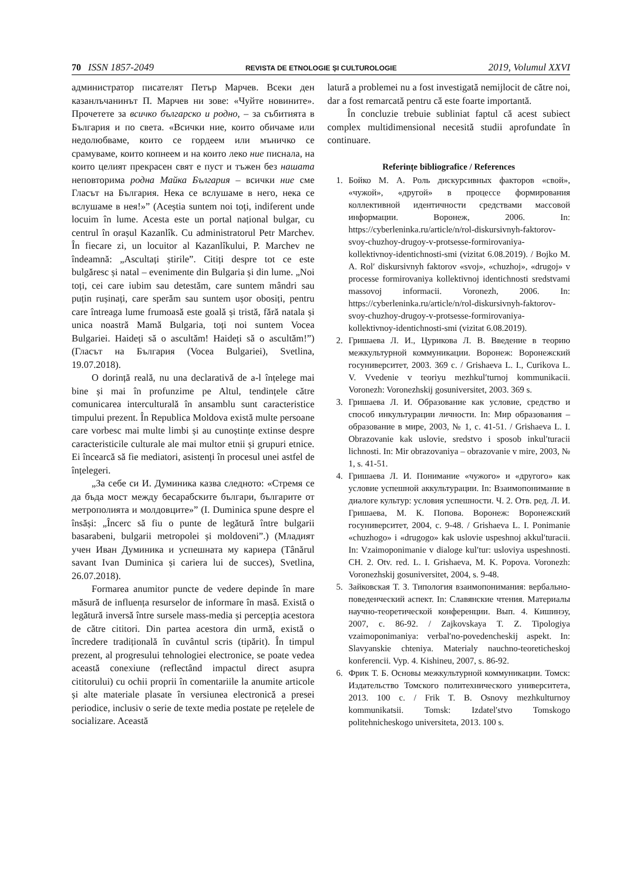70 ISSN 1857-2049 REVISTA DE ETNOLOGIE ȘI CULTUROLOGIE 2019, Volumul XXVI
администратор писателят Петър Марчев. Всеки ден казанлъчанинът П. Марчев ни зове: «Чуйте новините». Прочетете за всичко българско и родно, – за събитията в България и по света. «Всички ние, които обичаме или недолюбваме, които се гордеем или мъничко се срамуваме, които копнеем и на които леко ние писнала, на които целият прекрасен свят е пуст и тъжен без нашата неповторима родна Майка България – всички ние сме Гласът на България. Нека се вслушаме в него, нека се вслушаме в нея!»” (Aceștia suntem noi toți, indiferent unde locuim în lume. Acesta este un portal național bulgar, cu centrul în orașul Kazanlîk. Cu administratorul Petr Marchev. În fiecare zi, un locuitor al Kazanlîkului, P. Marchev ne îndeamnă: „Ascultați știrile”. Citiți despre tot ce este bulgăresc și natal – evenimente din Bulgaria și din lume. „Noi toți, cei care iubim sau detestăm, care suntem mândri sau puțin rușinați, care sperăm sau suntem ușor obosiți, pentru care întreaga lume frumoasă este goală și tristă, fără natala și unica noastră Mamă Bulgaria, toți noi suntem Vocea Bulgariei. Haideți să o ascultăm! Haideți să o ascultăm!”) (Гласът на България (Vocea Bulgariei), Svetlina, 19.07.2018).
O dorință reală, nu una declarativă de a-l înțelege mai bine și mai în profunzime pe Altul, tendințele către comunicarea interculturală în ansamblu sunt caracteristice timpului prezent. În Republica Moldova există multe persoane care vorbesc mai multe limbi și au cunoștințe extinse despre caracteristicile culturale ale mai multor etnii și grupuri etnice. Ei încearcă să fie mediatori, asistenți în procesul unei astfel de înțelegeri.
„За себе си И. Думиника казва следното: «Стремя се да бъда мост между бесарабските българи, българите от метрополията и молдовците»” (I. Duminica spune despre el însăși: „Încerc să fiu o punte de legătură între bulgarii basarabeni, bulgarii metropolei și moldoveni”.) (Младият учен Иван Думиника и успешната му кариера (Tânărul savant Ivan Duminica și cariera lui de succes), Svetlina, 26.07.2018).
Formarea anumitor puncte de vedere depinde în mare măsură de influența resurselor de informare în masă. Există o legătură inversă între sursele mass-media și percepția acestora de către cititori. Din partea acestora din urmă, există o încredere tradițională în cuvântul scris (tipărit). În timpul prezent, al progresului tehnologiei electronice, se poate vedea această conexiune (reflectând impactul direct asupra cititorului) cu ochii proprii în comentariile la anumite articole și alte materiale plasate în versiunea electronică a presei periodice, inclusiv o serie de texte media postate pe rețelele de socializare. Această
latură a problemei nu a fost investigată nemijlocit de către noi, dar a fost remarcată pentru că este foarte importantă.
În concluzie trebuie subliniat faptul că acest subiect complex multidimensional necesită studii aprofundate în continuare.
Referințe bibliografice / References
1. Бойко М. А. Роль дискурсивных факторов «свой», «чужой», «другой» в процессе формирования коллективной идентичности средствами массовой информации. Воронеж, 2006. In: https://cyberleninka.ru/article/n/rol-diskursivnyh-faktorov-svoy-chuzhoy-drugoy-v-protsesse-formirovaniya-kollektivnoy-identichnosti-smi (vizitat 6.08.2019). / Bojko M. A. Rolʹ diskursivnyh faktorov «svoj», «chuzhoj», «drugoj» v processe formirovaniya kollektivnoj identichnosti sredstvami massovoj informacii. Voronezh, 2006. In: https://cyberleninka.ru/article/n/rol-diskursivnyh-faktorov-svoy-chuzhoy-drugoy-v-protsesse-formirovaniya-kollektivnoy-identichnosti-smi (vizitat 6.08.2019).
2. Гришаева Л. И., Цурикова Л. В. Введение в теорию межкультурной коммуникации. Воронеж: Воронежский госуниверситет, 2003. 369 с. / Grishaeva L. I., Curikova L. V. Vvedenie v teoriyu mezhkulʹturnoj kommunikacii. Voronezh: Voronezhskij gosuniversitet, 2003. 369 s.
3. Гришаева Л. И. Образование как условие, средство и способ инкультурации личности. In: Мир образования – образование в мире, 2003, № 1, с. 41-51. / Grishaeva L. I. Obrazovanie kak uslovie, sredstvo i sposob inkulʹturacii lichnosti. In: Mir obrazovaniya – obrazovanie v mire, 2003, № 1, s. 41-51.
4. Гришаева Л. И. Понимание «чужого» и «другого» как условие успешной аккультурации. In: Взаимопонимание в диалоге культур: условия успешности. Ч. 2. Отв. ред. Л. И. Гришаева, М. К. Попова. Воронеж: Воронежский госуниверситет, 2004, с. 9-48. / Grishaeva L. I. Ponimanie «chuzhogo» i «drugogo» kak uslovie uspeshnoj akkulʹturacii. In: Vzaimoponimanie v dialoge kulʹtur: usloviya uspeshnosti. CH. 2. Otv. red. L. I. Grishaeva, M. K. Popova. Voronezh: Voronezhskij gosuniversitet, 2004, s. 9-48.
5. Зайковская Т. З. Типология взаимопонимания: вербально-поведенческий аспект. In: Славянские чтения. Материалы научно-теоретической конференции. Вып. 4. Кишинэу, 2007, с. 86-92. / Zajkovskaya T. Z. Tipologiya vzaimoponimaniya: verbalʹno-povedencheskij aspekt. In: Slavyanskie chteniya. Materialy nauchno-teoreticheskoj konferencii. Vyp. 4. Kishineu, 2007, s. 86-92.
6. Фрик Т. Б. Основы межкультурной коммуникации. Томск: Издательство Томского политехнического университета, 2013. 100 с. / Frik T. B. Osnovy mezhkulturnoy kommunikatsii. Tomsk: Izdatelʹstvo Tomskogo politehnicheskogo universiteta, 2013. 100 s.